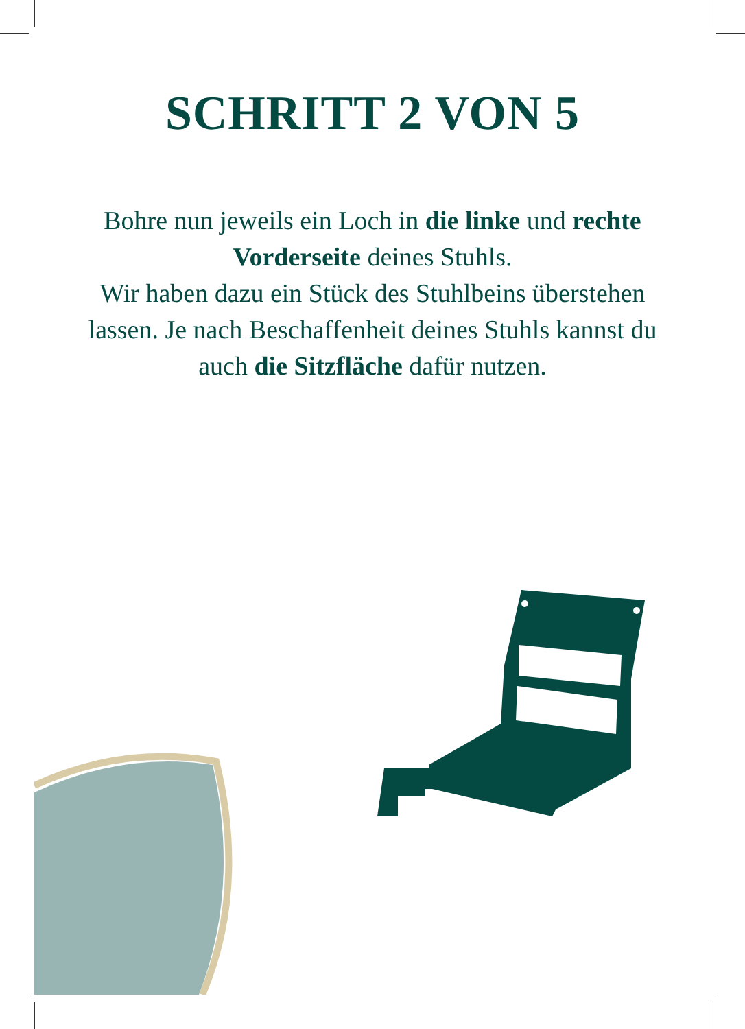SCHRITT 2 VON 5
Bohre nun jeweils ein Loch in die linke und rechte Vorderseite deines Stuhls.
Wir haben dazu ein Stück des Stuhlbeins überstehen lassen. Je nach Beschaffenheit deines Stuhls kannst du auch die Sitzfläche dafür nutzen.